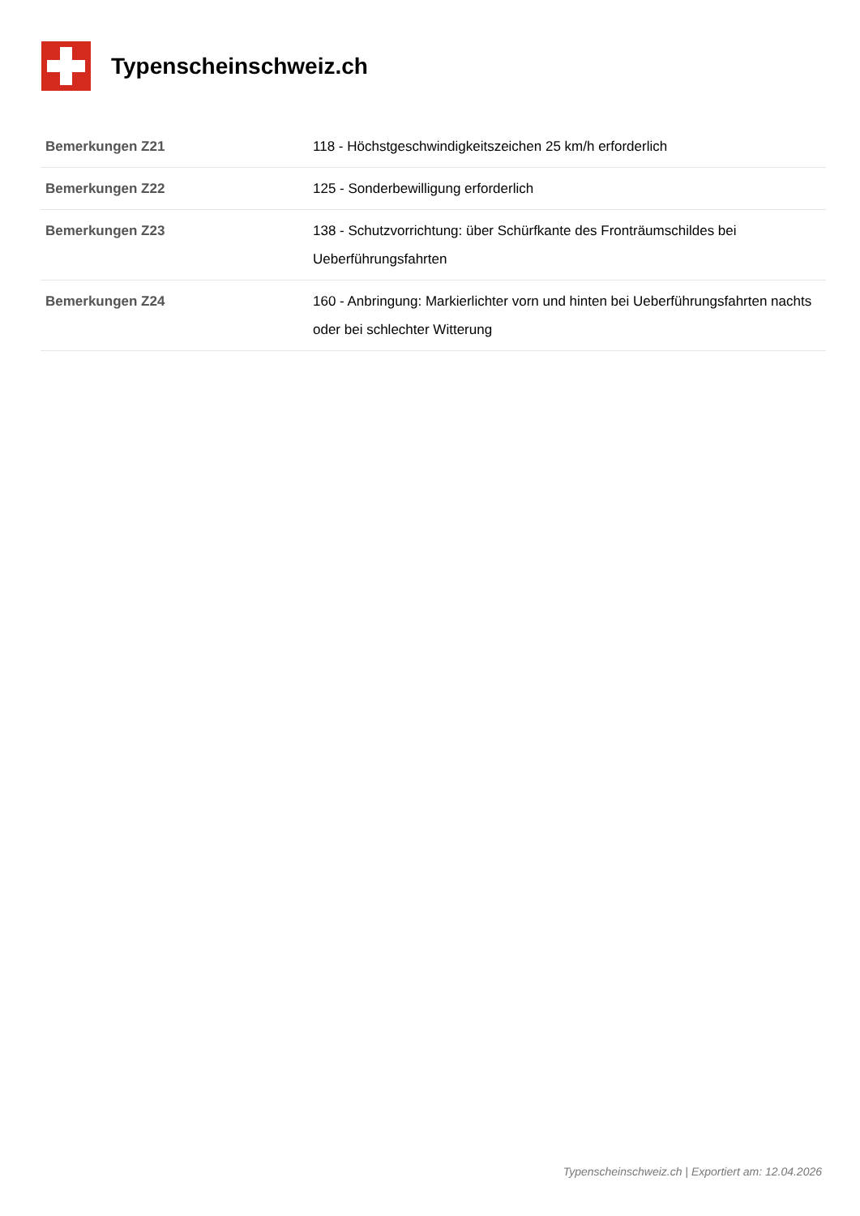Typenscheinschweiz.ch
| Bemerkungen Z21 | 118 - Höchstgeschwindigkeitszeichen 25 km/h erforderlich |
| Bemerkungen Z22 | 125 - Sonderbewilligung erforderlich |
| Bemerkungen Z23 | 138 - Schutzvorrichtung: über Schürfkante des Fronträumschildes bei Ueberführungsfahrten |
| Bemerkungen Z24 | 160 - Anbringung: Markierlichter vorn und hinten bei Ueberführungsfahrten nachts oder bei schlechter Witterung |
Typenscheinschweiz.ch | Exportiert am: 12.04.2026